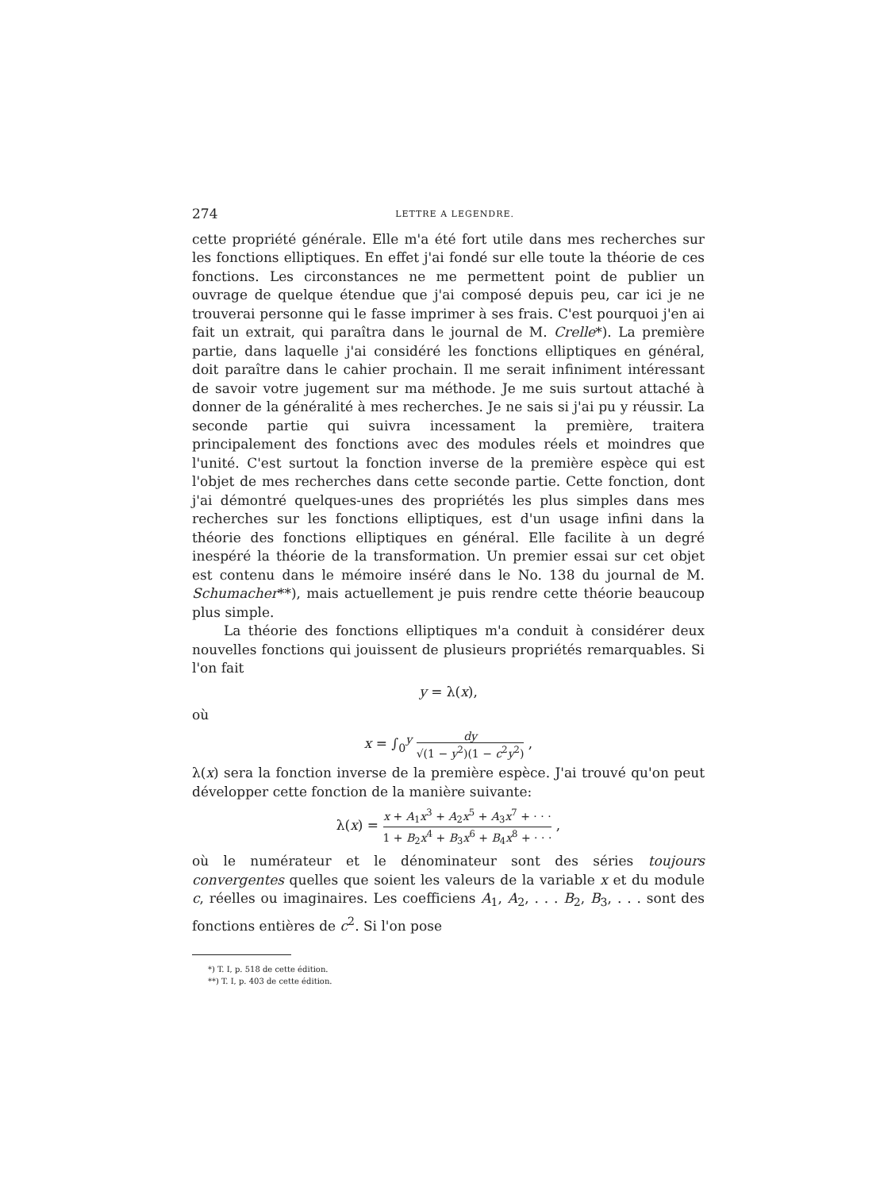274 LETTRE A LEGENDRE.
cette propriété générale. Elle m'a été fort utile dans mes recherches sur les fonctions elliptiques. En effet j'ai fondé sur elle toute la théorie de ces fonctions. Les circonstances ne me permettent point de publier un ouvrage de quelque étendue que j'ai composé depuis peu, car ici je ne trouverai personne qui le fasse imprimer à ses frais. C'est pourquoi j'en ai fait un extrait, qui paraîtra dans le journal de M. Crelle*). La première partie, dans laquelle j'ai considéré les fonctions elliptiques en général, doit paraître dans le cahier prochain. Il me serait infiniment intéressant de savoir votre jugement sur ma méthode. Je me suis surtout attaché à donner de la généralité à mes recherches. Je ne sais si j'ai pu y réussir. La seconde partie qui suivra incessament la première, traitera principalement des fonctions avec des modules réels et moindres que l'unité. C'est surtout la fonction inverse de la première espèce qui est l'objet de mes recherches dans cette seconde partie. Cette fonction, dont j'ai démontré quelques-unes des propriétés les plus simples dans mes recherches sur les fonctions elliptiques, est d'un usage infini dans la théorie des fonctions elliptiques en général. Elle facilite à un degré inespéré la théorie de la transformation. Un premier essai sur cet objet est contenu dans le mémoire inséré dans le No. 138 du journal de M. Schumacher**), mais actuellement je puis rendre cette théorie beaucoup plus simple.
La théorie des fonctions elliptiques m'a conduit à considérer deux nouvelles fonctions qui jouissent de plusieurs propriétés remarquables. Si l'on fait
y = λ(x),
où
x = ∫<sub>0</sub><sup>y</sup> dy √(1 − y<sup>2</sup>)(1 − c<sup>2</sup>y<sup>2</sup>) ,
λ(x) sera la fonction inverse de la première espèce. J'ai trouvé qu'on peut développer cette fonction de la manière suivante:
λ(x) = x + A<sub>1</sub>x<sup>3</sup> + A<sub>2</sub>x<sup>5</sup> + A<sub>3</sub>x<sup>7</sup> + · · · 1 + B<sub>2</sub>x<sup>4</sup> + B<sub>3</sub>x<sup>6</sup> + B<sub>4</sub>x<sup>8</sup> + · · · ,
où le numérateur et le dénominateur sont des séries toujours convergentes quelles que soient les valeurs de la variable x et du module c, réelles ou imaginaires. Les coefficiens A<sub>1</sub>, A<sub>2</sub>, . . . B<sub>2</sub>, B<sub>3</sub>, . . . sont des fonctions entières de c<sup>2</sup>. Si l'on pose
*) T. I, p. 518 de cette édition.
**) T. I, p. 403 de cette édition.